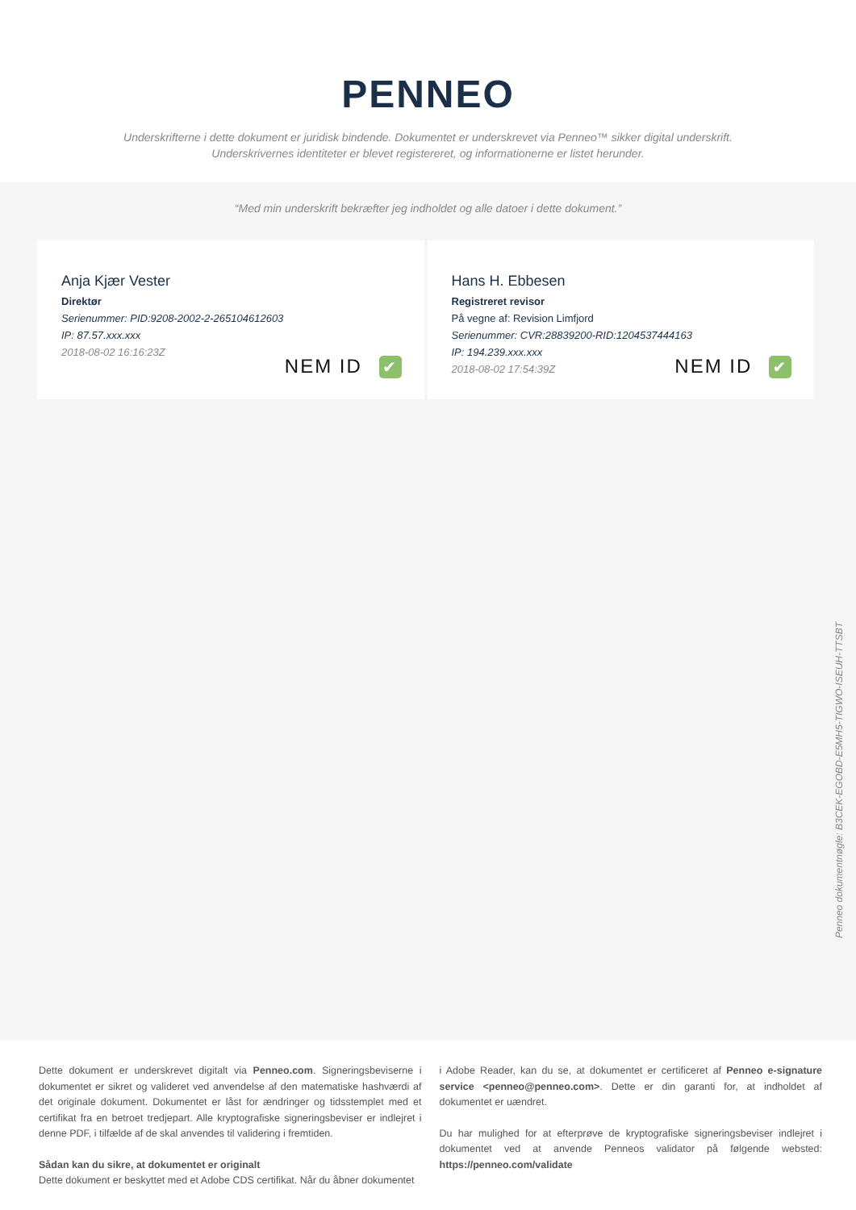PENNEO
Underskrifterne i dette dokument er juridisk bindende. Dokumentet er underskrevet via Penneo™ sikker digital underskrift.
Underskrivernes identiteter er blevet registereret, og informationerne er listet herunder.
“Med min underskrift bekræfter jeg indholdet og alle datoer i dette dokument.”
Anja Kjær Vester
Direktør
Serienummer: PID:9208-2002-2-265104612603
IP: 87.57.xxx.xxx
2018-08-02 16:16:23Z
NEM ID ✔
Hans H. Ebbesen
Registreret revisor
På vegne af: Revision Limfjord
Serienummer: CVR:28839200-RID:1204537444163
IP: 194.239.xxx.xxx
2018-08-02 17:54:39Z
NEM ID ✔
Penneo dokumentnøgle: B3CEK-EGOBD-E5MH5-TIGWO-ISEUH-TTSBT
Dette dokument er underskrevet digitalt via Penneo.com. Signeringsbeviserne i dokumentet er sikret og valideret ved anvendelse af den matematiske hashværdi af det originale dokument. Dokumentet er låst for ændringer og tidsstemplet med et certifikat fra en betroet tredjepart. Alle kryptografiske signeringsbeviser er indlejret i denne PDF, i tilfælde af de skal anvendes til validering i fremtiden.
Sådan kan du sikre, at dokumentet er originalt
Dette dokument er beskyttet med et Adobe CDS certifikat. Når du åbner dokumentet
i Adobe Reader, kan du se, at dokumentet er certificeret af Penneo e-signature service <penneo@penneo.com>. Dette er din garanti for, at indholdet af dokumentet er uændret.
Du har mulighed for at efterprøve de kryptografiske signeringsbeviser indlejret i dokumentet ved at anvende Penneos validator på følgende websted: https://penneo.com/validate